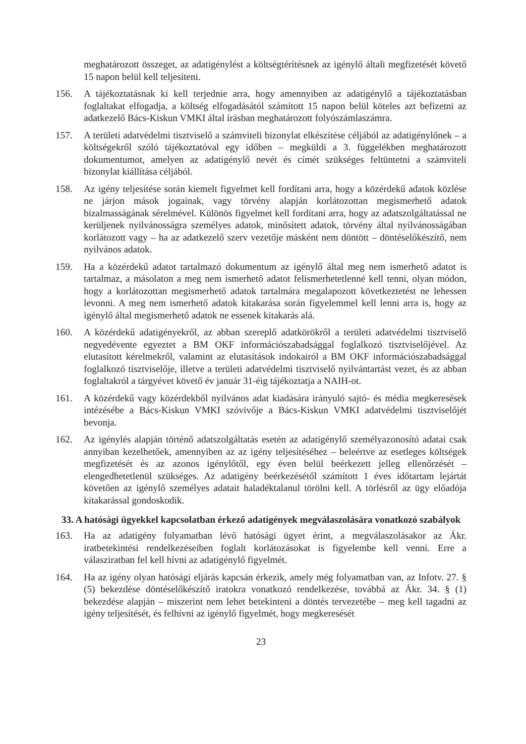meghatározott összeget, az adatigénylést a költségtérítésnek az igénylő általi megfizetését követő 15 napon belül kell teljesíteni.
156. A tájékoztatásnak ki kell terjednie arra, hogy amennyiben az adatigénylő a tájékoztatásban foglaltakat elfogadja, a költség elfogadásától számított 15 napon belül köteles azt befizetni az adatkezelő Bács-Kiskun VMKI által írásban meghatározott folyószámlaszámra.
157. A területi adatvédelmi tisztviselő a számviteli bizonylat elkészítése céljából az adatigénylőnek – a költségekről szóló tájékoztatóval egy időben – megküldi a 3. függelékben meghatározott dokumentumot, amelyen az adatigénylő nevét és címét szükséges feltüntetni a számviteli bizonylat kiállítása céljából.
158. Az igény teljesítése során kiemelt figyelmet kell fordítani arra, hogy a közérdekű adatok közlése ne járjon mások jogainak, vagy törvény alapján korlátozottan megismerhető adatok bizalmasságának sérelmével. Különös figyelmet kell fordítani arra, hogy az adatszolgáltatással ne kerüljenek nyilvánosságra személyes adatok, minősített adatok, törvény által nyilvánosságában korlátozott vagy – ha az adatkezelő szerv vezetője másként nem döntött – döntéselőkészítő, nem nyilvános adatok.
159. Ha a közérdekű adatot tartalmazó dokumentum az igénylő által meg nem ismerhető adatot is tartalmaz, a másolaton a meg nem ismerhető adatot felismerhetetlenné kell tenni, olyan módon, hogy a korlátozottan megismerhető adatok tartalmára megalapozott következtetést ne lehessen levonni. A meg nem ismerhető adatok kitakarása során figyelemmel kell lenni arra is, hogy az igénylő által megismerhető adatok ne essenek kitakarás alá.
160. A közérdekű adatigényekről, az abban szereplő adatkörökről a területi adatvédelmi tisztviselő negyedévente egyeztet a BM OKF információszabadsággal foglalkozó tisztviselőjével. Az elutasított kérelmekről, valamint az elutasítások indokairól a BM OKF információszabadsággal foglalkozó tisztviselője, illetve a területi adatvédelmi tisztviselő nyilvántartást vezet, és az abban foglaltakról a tárgyévet követő év január 31-éig tájékoztatja a NAIH-ot.
161. A közérdekű vagy közérdekből nyilvános adat kiadására irányuló sajtó- és média megkeresések intézésébe a Bács-Kiskun VMKI szóvivője a Bács-Kiskun VMKI adatvédelmi tisztviselőjét bevonja.
162. Az igénylés alapján történő adatszolgáltatás esetén az adatigénylő személyazonosító adatai csak annyiban kezelhetőek, amennyiben az az igény teljesítéséhez – beleértve az esetleges költségek megfizetését és az azonos igénylőtől, egy éven belül beérkezett jelleg ellenőrzését – elengedhetetlenül szükséges. Az adatigény beérkezésétől számított 1 éves időtartam lejártát követően az igénylő személyes adatait haladéktalanul törölni kell. A törlésről az ügy előadója kitakarással gondoskodik.
33. A hatósági ügyekkel kapcsolatban érkező adatigények megválaszolására vonatkozó szabályok
163. Ha az adatigény folyamatban lévő hatósági ügyet érint, a megválaszolásakor az Ákr. iratbetekintési rendelkezéseiben foglalt korlátozásokat is figyelembe kell venni. Erre a válasziratban fel kell hívni az adatigénylő figyelmét.
164. Ha az igény olyan hatósági eljárás kapcsán érkezik, amely még folyamatban van, az Infotv. 27. § (5) bekezdése döntéselőkészítő iratokra vonatkozó rendelkezése, továbbá az Ákr. 34. § (1) bekezdése alapján – miszerint nem lehet betekinteni a döntés tervezetébe – meg kell tagadni az igény teljesítését, és felhívni az igénylő figyelmét, hogy megkeresését
23